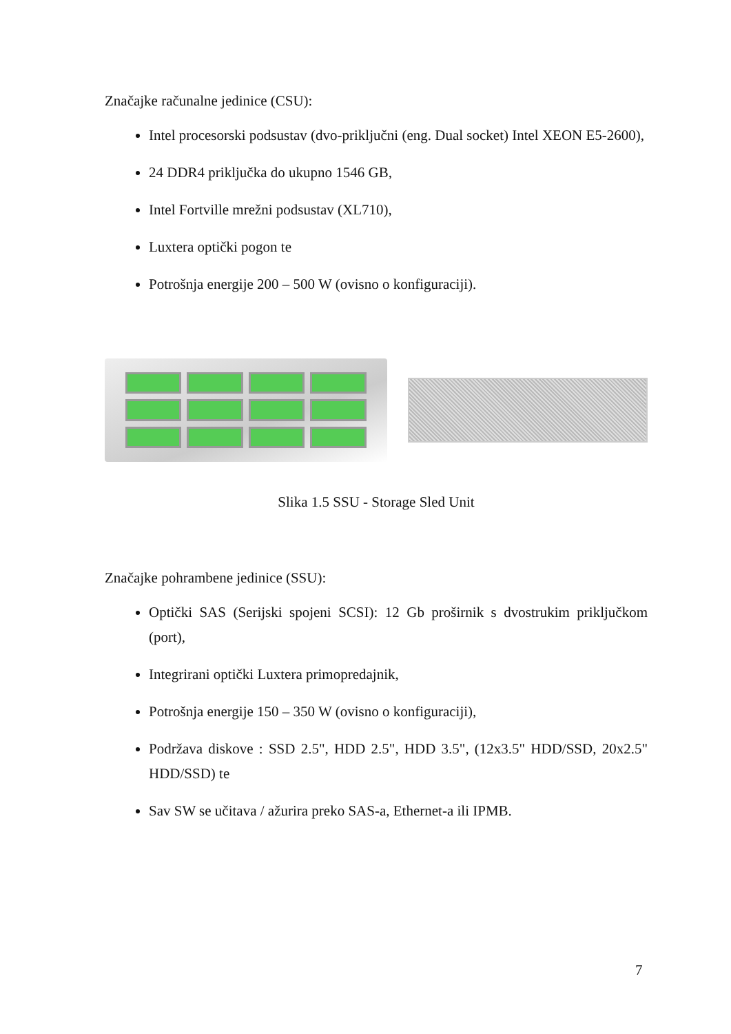Značajke računalne jedinice (CSU):
Intel procesorski podsustav (dvo-priključni (eng. Dual socket) Intel XEON E5-2600),
24 DDR4 priključka do ukupno 1546 GB,
Intel Fortville mrežni podsustav (XL710),
Luxtera optički pogon te
Potrošnja energije 200 – 500 W (ovisno o konfiguraciji).
Slika 1.5 SSU - Storage Sled Unit
Značajke pohrambene jedinice (SSU):
Optički SAS (Serijski spojeni SCSI): 12 Gb proširnik s dvostrukim priključkom (port),
Integrirani optički Luxtera primopredajnik,
Potrošnja energije 150 – 350 W (ovisno o konfiguraciji),
Podržava diskove : SSD 2.5", HDD 2.5", HDD 3.5", (12x3.5" HDD/SSD, 20x2.5" HDD/SSD) te
Sav SW se učitava / ažurira preko SAS-a, Ethernet-a ili IPMB.
7